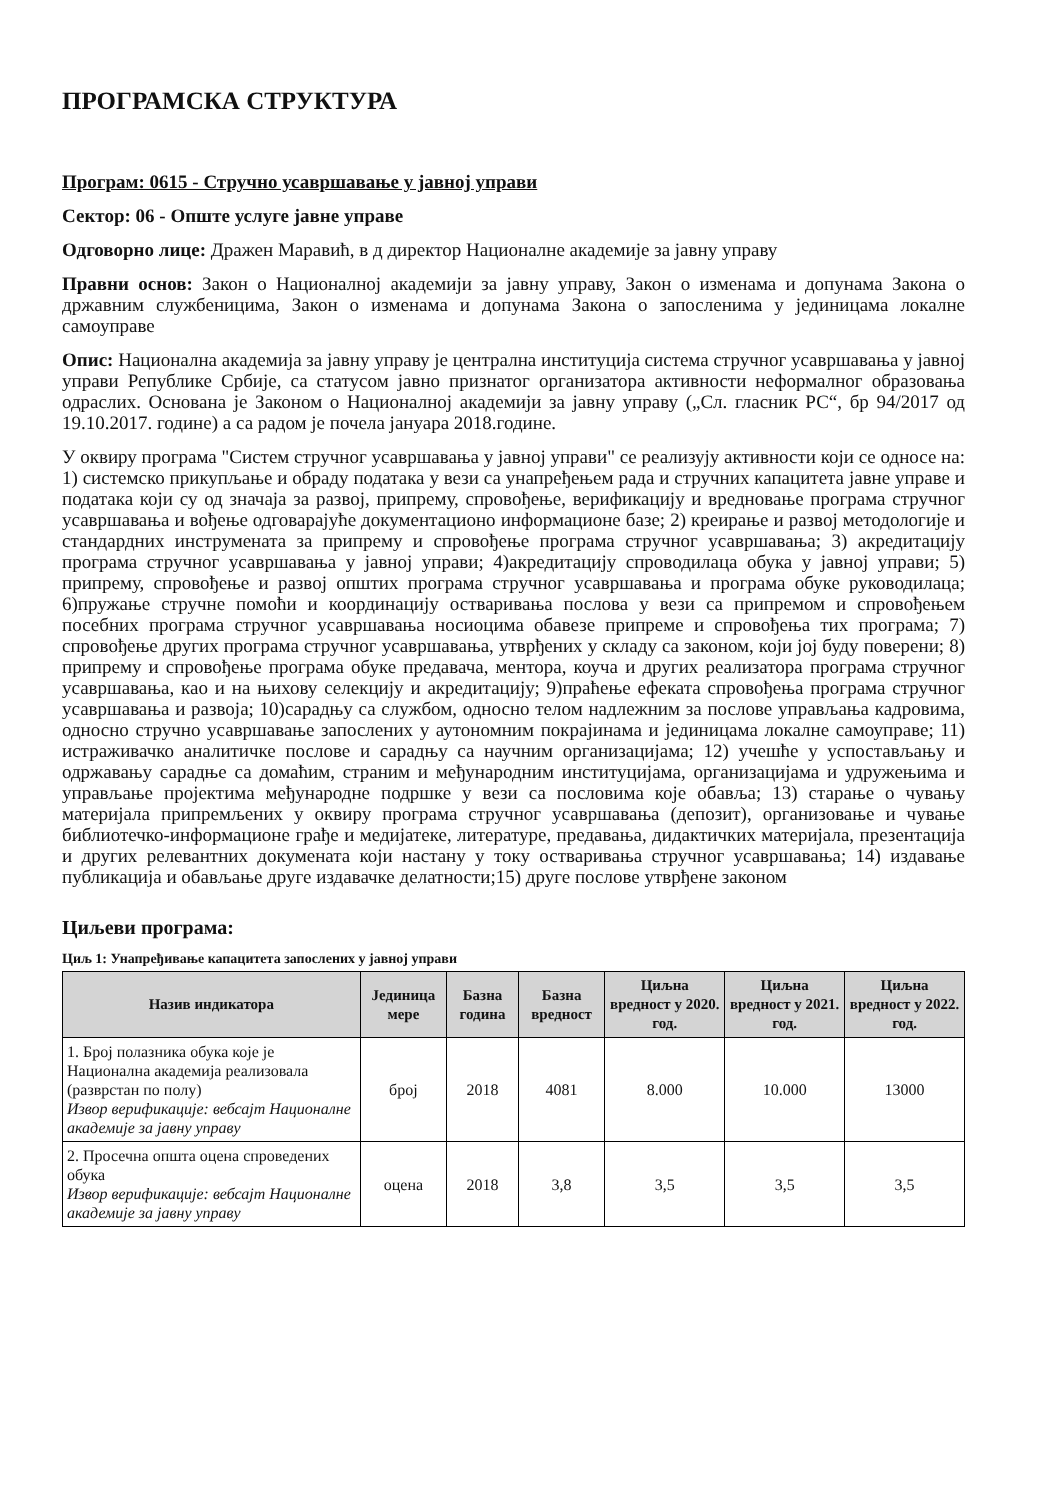ПРОГРАМСКА СТРУКТУРА
Програм: 0615 - Стручно усавршавање у јавној управи
Сектор: 06 - Опште услуге јавне управе
Одговорно лице: Дражен Маравић, в д директор Националне академије за јавну управу
Правни основ: Закон о Националној академији за јавну управу, Закон о изменама и допунама Закона о државним службеницима, Закон о изменама и допунама Закона о запосленима у јединицама локалне самоуправе
Опис: Национална академија за јавну управу је централна институција система стручног усавршавања у јавној управи Републике Србије, са статусом јавно признатог организатора активности неформалног образовања одраслих. Основана је Законом о Националној академији за јавну управу („Сл. гласник РС“, бр 94/2017 од 19.10.2017. године) а са радом је почела јануара 2018.године.
У оквиру програма "Систем стручног усавршавања у јавној управи" се реализују активности који се односе на: 1) системско прикупљање и обраду података у вези са унапређењем рада и стручних капацитета јавне управе и података који су од значаја за развој, припрему, спровођење, верификацију и вредновање програма стручног усавршавања и вођење одговарајуће документационо информационе базе; 2) креирање и развој методологије и стандардних инструмената за припрему и спровођење програма стручног усавршавања; 3) акредитацију програма стручног усавршавања у јавној управи; 4)акредитацију спроводилаца обука у јавној управи; 5) припрему, спровођење и развој општих програма стручног усавршавања и програма обуке руководилаца; 6)пружање стручне помоћи и координацију остваривања послова у вези са припремом и спровођењем посебних програма стручног усавршавања носиоцима обавезе припреме и спровођења тих програма; 7) спровођење других програма стручног усавршавања, утврђених у складу са законом, који јој буду поверени; 8) припрему и спровођење програма обуке предавача, ментора, коуча и других реализатора програма стручног усавршавања, као и на њихову селекцију и акредитацију; 9)праћење ефеката спровођења програма стручног усавршавања и развоја; 10)сарадњу са службом, односно телом надлежним за послове управљања кадровима, односно стручно усавршавање запослених у аутономним покрајинама и јединицама локалне самоуправе; 11) истраживачко аналитичке послове и сарадњу са научним организацијама; 12) учешће у успостављању и одржавању сарадње са домаћим, страним и међународним институцијама, организацијама и удружењима и управљање пројектима међународне подршке у вези са пословима које обавља; 13) старање о чувању материјала припремљених у оквиру програма стручног усавршавања (депозит), организовање и чување библиотечко-информационе грађе и медијатеке, литературе, предавања, дидактичких материјала, презентација и других релевантних докумената који настану у току остваривања стручног усавршавања; 14) издавање публикација и обављање друге издавачке делатности;15) друге послове утврђене законом
Циљеви програма:
Циљ 1: Унапређивање капацитета запослених у јавној управи
| Назив индикатора | Јединица мере | Базна година | Базна вредност | Циљна вредност у 2020. год. | Циљна вредност у 2021. год. | Циљна вредност у 2022. год. |
| --- | --- | --- | --- | --- | --- | --- |
| 1. Број полазника обука које је Национална академија реализовала (разврстан по полу) Извор верификације: вебсајт Националне академије за јавну управу | број | 2018 | 4081 | 8.000 | 10.000 | 13000 |
| 2. Просечна општа оцена спроведених обука Извор верификације: вебсајт Националне академије за јавну управу | оцена | 2018 | 3,8 | 3,5 | 3,5 | 3,5 |